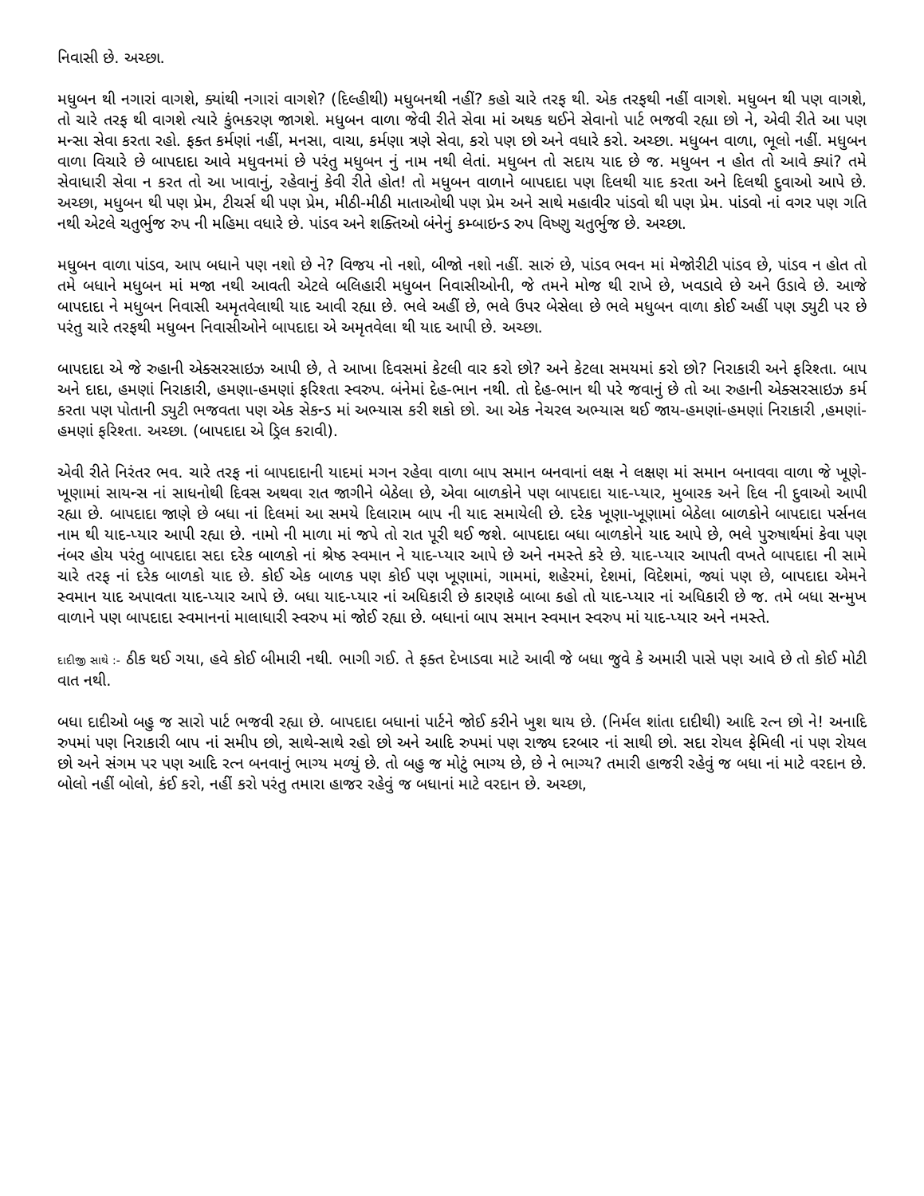નિવાસી છે. અચ્છા.
મધુબન થી નગારાં વાગશે, ક્યાંથી નગારાં વાગશે? (દિલ્હીથી) મધુબનથી નહીં? કહો ચારે તરફ થી. એક તરફથી નહીં વાગશે. મધુબન થી પણ વાગશે, તો ચારે તરફ થી વાગશે ત્યારે કુંભકરણ જાગશે. મધુબન વાળા જેવી રીતે સેવા માં અથક થઈને સેવાનો પાર્ટ ભજવી રહ્યા છો ને, એવી રીતે આ પણ મન્સા સેવા કરતા રહો. ફક્ત કર્મણાં નહીં, મનસા, વાચા, કર્મણા ત્રણે સેવા, કરો પણ છો અને વધારે કરો. અચ્છા. મધુબન વાળા, ભૂલો નહીં. મધુબન વાળા વિચારે છે બાપદાદા આવે મધુવનમાં છે પરંતુ મધુબન નું નામ નથી લેતાં. મધુબન તો સદાય યાદ છે જ. મધુબન ન હોત તો આવે ક્યાં? તમે સેવાધારી સેવા ન કરત તો આ ખાવાનું, રહેવાનું કેવી રીતે હોત! તો મધુબન વાળાને બાપદાદા પણ દિલથી યાદ કરતા અને દિલથી દુવાઓ આપે છે. અચ્છા, મધુબન થી પણ પ્રેમ, ટીચર્સ થી પણ પ્રેમ, મીઠી-મીઠી માતાઓથી પણ પ્રેમ અને સાથે મહાવીર પાંડવો થી પણ પ્રેમ. પાંડવો નાં વગર પણ ગતિ નથી એટલે ચતુર્ભુજ રુપ ની મહિમા વધારે છે. પાંડવ અને શક્તિઓ બંનેનું કમ્બાઇન્ડ રુપ વિષ્ણુ ચતુર્ભુજ છે. અચ્છા.
મધુબન વાળા પાંડવ, આપ બધાને પણ નશો છે ને? વિજય નો નશો, બીજો નશો નહીં. સારું છે, પાંડવ ભવન માં મેજોરીટી પાંડવ છે, પાંડવ ન હોત તો તમે બધાને મધુબન માં મજા નથી આવતી એટલે બલિહારી મધુબન નિવાસીઓની, જે તમને મોજ થી રાખે છે, ખવડાવે છે અને ઉડાવે છે. આજે બાપદાદા ને મધુબન નિવાસી અમૃતવેલાથી યાદ આવી રહ્યા છે. ભલે અહીં છે, ભલે ઉપર બેસેલા છે ભલે મધુબન વાળા કોઈ અહીં પણ ડ્યુટી પર છે પરંતુ ચારે તરફથી મધુબન નિવાસીઓને બાપદાદા એ અમૃતવેલા થી યાદ આપી છે. અચ્છા.
બાપદાદા એ જે રુહાની એક્સરસાઇઝ આપી છે, તે આખા દિવસમાં કેટલી વાર કરો છો? અને કેટલા સમયમાં કરો છો? નિરાકારી અને ફરિશ્તા. બાપ અને દાદા, હમણાં નિરાકારી, હમણા-હમણાં ફરિશ્તા સ્વરુપ. બંનેમાં દેહ-ભાન નથી. તો દેહ-ભાન થી પરે જવાનું છે તો આ રુહાની એક્સરસાઇઝ કર્મ કરતા પણ પોતાની ડ્યુટી ભજવતા પણ એક સેકન્ડ માં અભ્યાસ કરી શકો છો. આ એક નેચરલ અભ્યાસ થઈ જાય-હમણાં-હમણાં નિરાકારી ,હમણાં-હમણાં ફરિશ્તા. અચ્છા. (બાપદાદા એ ડ્રિલ કરાવી).
એવી રીતે નિરંતર ભવ. ચારે તરફ નાં બાપદાદાની યાદમાં મગન રહેવા વાળા બાપ સમાન બનવાનાં લક્ષ ને લક્ષણ માં સમાન બનાવવા વાળા જે ખૂણે-ખૂણામાં સાયન્સ નાં સાધનોથી દિવસ અથવા રાત જાગીને બેઠેલા છે, એવા બાળકોને પણ બાપદાદા યાદ-પ્યાર, મુબારક અને દિલ ની દુવાઓ આપી રહ્યા છે. બાપદાદા જાણે છે બધા નાં દિલમાં આ સમયે દિલારામ બાપ ની યાદ સમાયેલી છે. દરેક ખૂણા-ખૂણામાં બેઠેલા બાળકોને બાપદાદા પર્સનલ નામ થી યાદ-પ્યાર આપી રહ્યા છે. નામો ની માળા માં જપે તો રાત પૂરી થઈ જશે. બાપદાદા બધા બાળકોને યાદ આપે છે, ભલે પુરુષાર્થમાં કેવા પણ નંબર હોય પરંતુ બાપદાદા સદા દરેક બાળકો નાં શ્રેષ્ઠ સ્વમાન ને યાદ-પ્યાર આપે છે અને નમસ્તે કરે છે. યાદ-પ્યાર આપતી વખતે બાપદાદા ની સામે ચારે તરફ નાં દરેક બાળકો યાદ છે. કોઈ એક બાળક પણ કોઈ પણ ખૂણામાં, ગામમાં, શહેરમાં, દેશમાં, વિદેશમાં, જ્યાં પણ છે, બાપદાદા એમને સ્વમાન યાદ અપાવતા યાદ-પ્યાર આપે છે. બધા યાદ-પ્યાર નાં અધિકારી છે કારણકે બાબા કહો તો યાદ-પ્યાર નાં અધિકારી છે જ. તમે બધા સન્મુખ વાળાને પણ બાપદાદા સ્વમાનનાં માલાધારી સ્વરુપ માં જોઈ રહ્યા છે. બધાનાં બાપ સમાન સ્વમાન સ્વરુપ માં યાદ-પ્યાર અને નમસ્તે.
દાદીજી સાથે :- ઠીક થઈ ગયા, હવે કોઈ બીમારી નથી. ભાગી ગઈ. તે ફક્ત દેખાડવા માટે આવી જે બધા જુવે કે અમારી પાસે પણ આવે છે તો કોઈ મોટી વાત નથી.
બધા દાદીઓ બહુ જ સારો પાર્ટ ભજવી રહ્યા છે. બાપદાદા બધાનાં પાર્ટને જોઈ કરીને ખુશ થાય છે. (નિર્મલ શાંતા દાદીથી) આદિ રત્ન છો ને! અનાદિ રુપમાં પણ નિરાકારી બાપ નાં સમીપ છો, સાથે-સાથે રહો છો અને આદિ રુપમાં પણ રાજ્ય દરબાર નાં સાથી છો. સદા રોયલ ફેમિલી નાં પણ રોયલ છો અને સંગમ પર પણ આદિ રત્ન બનવાનું ભાગ્ય મળ્યું છે. તો બહુ જ મોટું ભાગ્ય છે, છે ને ભાગ્ય? તમારી હાજરી રહેવું જ બધા નાં માટે વરદાન છે. બોલો નહીં બોલો, કંઈ કરો, નહીં કરો પરંતુ તમારા હાજર રહેવું જ બધાનાં માટે વરદાન છે. અચ્છા,